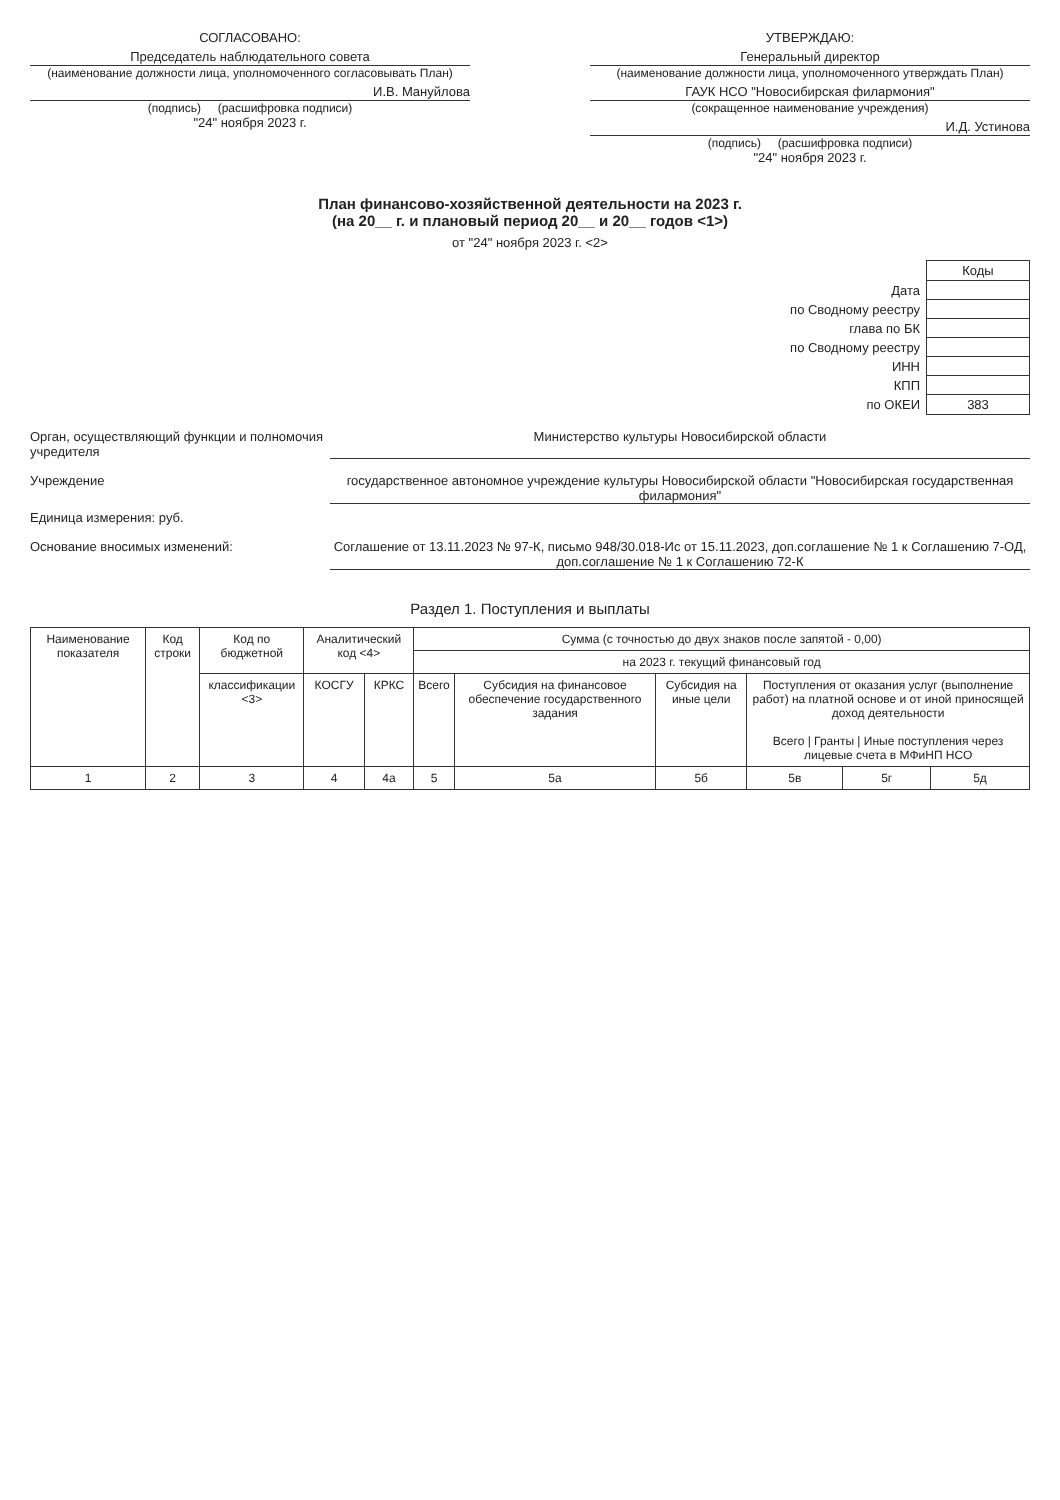СОГЛАСОВАНО:
Председатель наблюдательного совета
(наименование должности лица, уполномоченного согласовывать План)
И.В. Мануйлова
(подпись) (расшифровка подписи)
"24" ноября 2023 г.
УТВЕРЖДАЮ:
Генеральный директор
(наименование должности лица, уполномоченного утверждать План)
ГАУК НСО "Новосибирская филармония"
(сокращенное наименование учреждения)
И.Д. Устинова
(подпись) (расшифровка подписи)
"24" ноября 2023 г.
План финансово-хозяйственной деятельности на 2023 г.
(на 20__ г. и плановый период 20__ и 20__ годов <1>)
от "24" ноября 2023 г. <2>
| | Коды |
| Дата | |
| по Сводному реестру | |
| глава по БК | |
| по Сводному реестру | |
| ИНН | |
| КПП | |
| по ОКЕИ | 383 |
Орган, осуществляющий функции и полномочия учредителя
Министерство культуры Новосибирской области
Учреждение государственное автономное учреждение культуры Новосибирской области "Новосибирская государственная филармония"
Единица измерения: руб.
Основание вносимых изменений: Соглашение от 13.11.2023 № 97-К, письмо 948/30.018-Ис от 15.11.2023, доп.соглашение № 1 к Соглашению 7-ОД, доп.соглашение № 1 к Соглашению 72-К
Раздел 1. Поступления и выплаты
| Наименование показателя | Код строки | Код по бюджетной | Аналитический код <4> | | Сумма (с точностью до двух знаков после запятой - 0,00) | | | | | |
| --- | --- | --- | --- | --- | --- | --- | --- | --- | --- | --- |
| | | | | | на 2023 г. текущий финансовый год | | | | | |
| | | классификации <3> | КОСГУ | КРКС | Всего | Субсидия на финансовое обеспечение государственного задания | Субсидия на иные цели | Поступления от оказания услуг (выполнение работ) на платной основе и от иной приносящей доход деятельности Всего / Гранты / Иные поступления через лицевые счета в МФиНП НСО | | |
| 1 | 2 | 3 | 4 | 4а | 5 | 5а | 5б | 5в | 5г | 5д |